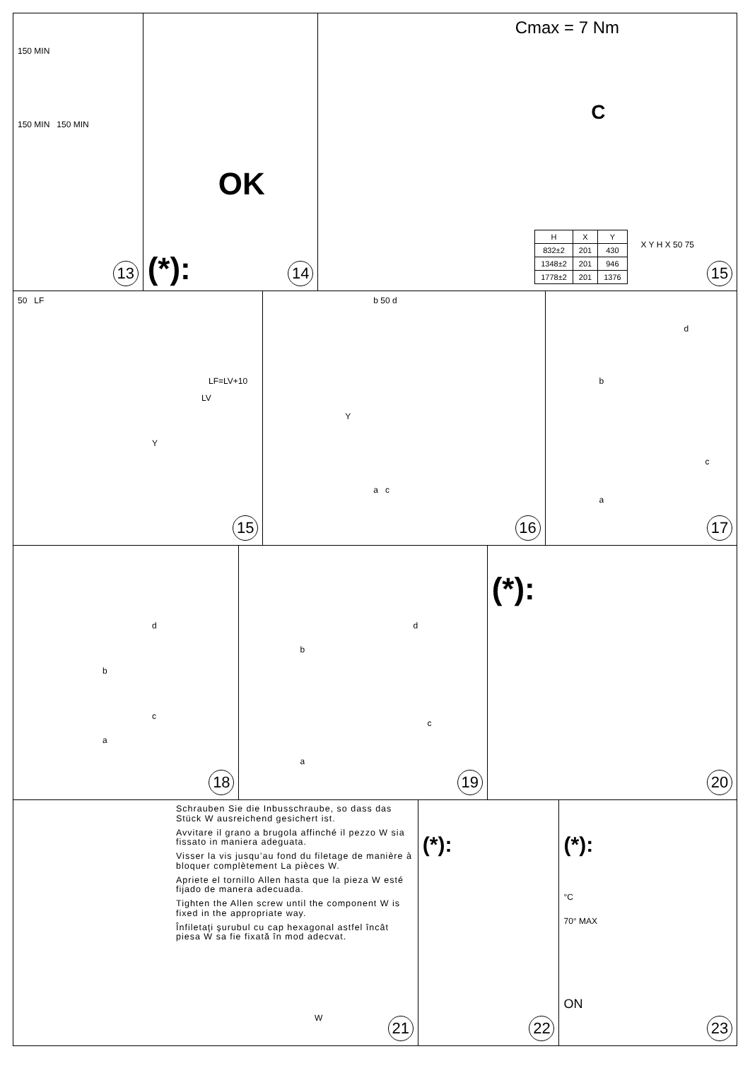150 MIN
150 MIN 150 MIN
13
OK
(*):
14
Cmax = 7 Nm
C
| H | X | Y |
| --- | --- | --- |
| 832±2 | 201 | 430 |
| 1348±2 | 201 | 946 |
| 1778±2 | 201 | 1376 |
X Y H X 50 75
15
50 LF
LF=LV+10
LV
Y
15
b 50 d
Y
a c
16
d
b
c
a
17
d
b
c
a
18
d
b
c
a
19
(*):
20
Schrauben Sie die Inbusschraube, so dass das Stück W ausreichend gesichert ist.
Avvitare il grano a brugola affinché il pezzo W sia fissato in maniera adeguata.
Visser la vis jusqu’au fond du filetage de manière à bloquer complètement La pièces W.
Apriete el tornillo Allen hasta que la pieza W esté fijado de manera adecuada.
Tighten the Allen screw until the component W is fixed in the appropriate way.
Înfiletaţi şurubul cu cap hexagonal astfel încât piesa W sa fie fixată în mod adecvat.
W
21
(*):
22
(*):
°C
70° MAX
ON
23